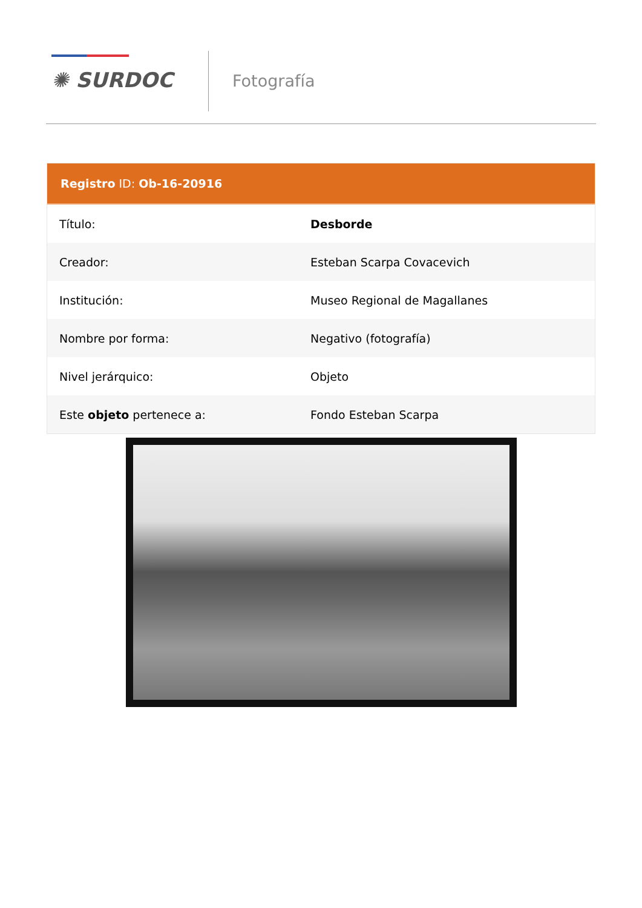✺ SURDOC Fotografía
Registro ID: Ob-16-20916
| Título: | Desborde |
| Creador: | Esteban Scarpa Covacevich |
| Institución: | Museo Regional de Magallanes |
| Nombre por forma: | Negativo (fotografía) |
| Nivel jerárquico: | Objeto |
| Este objeto pertenece a: | Fondo Esteban Scarpa |